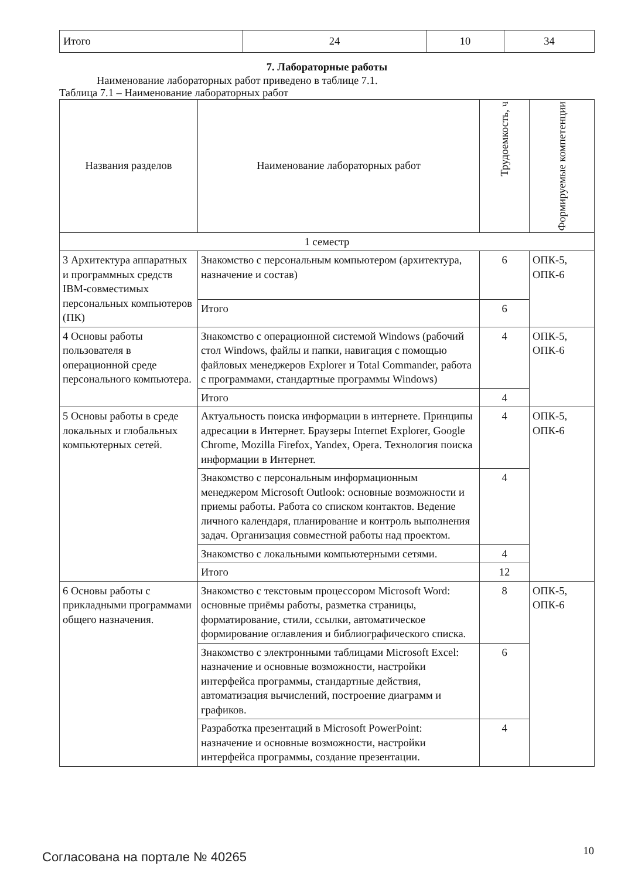| Итого | 24 | 10 | 34 |
7. Лабораторные работы
Наименование лабораторных работ приведено в таблице 7.1.
Таблица 7.1 – Наименование лабораторных работ
| Названия разделов | Наименование лабораторных работ | Трудоемкость, ч | Формируемые компетенции |
| --- | --- | --- | --- |
| 1 семестр | | | |
| 3 Архитектура аппаратных и программных средств IBM-совместимых персональных компьютеров (ПК) | Знакомство с персональным компьютером (архитектура, назначение и состав) | 6 | ОПК-5, ОПК-6 |
| | Итого | 6 | |
| 4 Основы работы пользователя в операционной среде персонального компьютера. | Знакомство с операционной системой Windows (рабочий стол Windows, файлы и папки, навигация с помощью файловых менеджеров Explorer и Total Commander, работа с программами, стандартные программы Windows) | 4 | ОПК-5, ОПК-6 |
| | Итого | 4 | |
| 5 Основы работы в среде локальных и глобальных компьютерных сетей. | Актуальность поиска информации в интернете. Принципы адресации в Интернет. Браузеры Internet Explorer, Google Chrome, Mozilla Firefox, Yandex, Opera. Технология поиска информации в Интернет. | 4 | ОПК-5, ОПК-6 |
| | Знакомство с персональным информационным менеджером Microsoft Outlook: основные возможности и приемы работы. Работа со списком контактов. Ведение личного календаря, планирование и контроль выполнения задач. Организация совместной работы над проектом. | 4 | |
| | Знакомство с локальными компьютерными сетями. | 4 | |
| | Итого | 12 | |
| 6 Основы работы с прикладными программами общего назначения. | Знакомство с текстовым процессором Microsoft Word: основные приёмы работы, разметка страницы, форматирование, стили, ссылки, автоматическое формирование оглавления и библиографического списка. | 8 | ОПК-5, ОПК-6 |
| | Знакомство с электронными таблицами Microsoft Excel: назначение и основные возможности, настройки интерфейса программы, стандартные действия, автоматизация вычислений, построение диаграмм и графиков. | 6 | |
| | Разработка презентаций в Microsoft PowerPoint: назначение и основные возможности, настройки интерфейса программы, создание презентации. | 4 | |
Согласована на портале № 40265 10